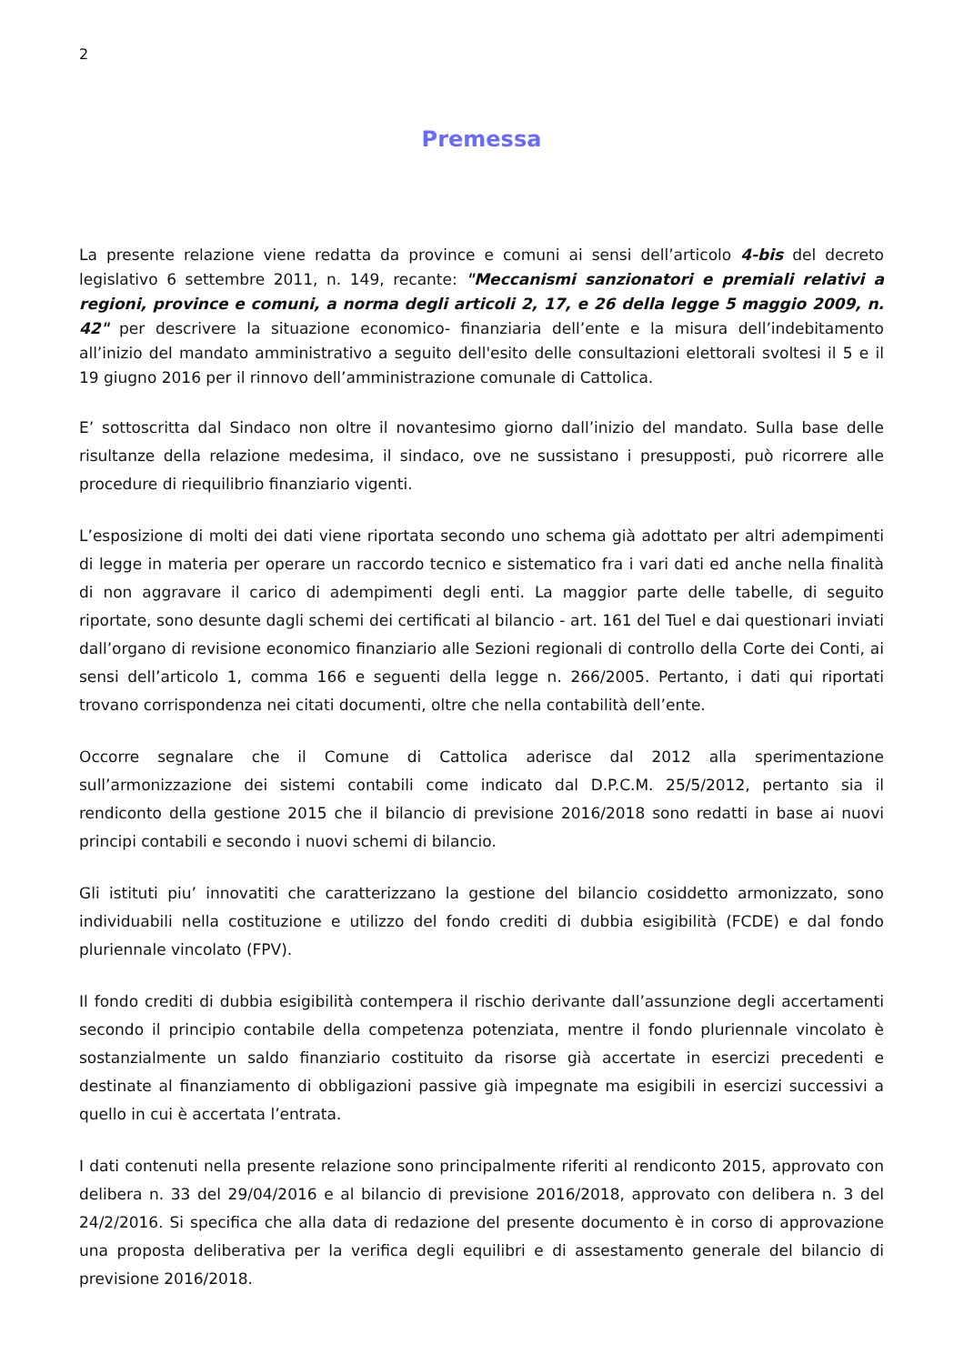2
Premessa
La presente relazione viene redatta da province e comuni ai sensi dell’articolo 4-bis del decreto legislativo 6 settembre 2011, n. 149, recante: "Meccanismi sanzionatori e premiali relativi a regioni, province e comuni, a norma degli articoli 2, 17, e 26 della legge 5 maggio 2009, n. 42" per descrivere la situazione economico- finanziaria dell’ente e la misura dell’indebitamento all’inizio del mandato amministrativo a seguito dell'esito delle consultazioni elettorali svoltesi il 5 e il 19 giugno 2016 per il rinnovo dell’amministrazione comunale di Cattolica.
E’ sottoscritta dal Sindaco non oltre il novantesimo giorno dall’inizio del mandato. Sulla base delle risultanze della relazione medesima, il sindaco, ove ne sussistano i presupposti, può ricorrere alle procedure di riequilibrio finanziario vigenti.
L’esposizione di molti dei dati viene riportata secondo uno schema già adottato per altri adempimenti di legge in materia per operare un raccordo tecnico e sistematico fra i vari dati ed anche nella finalità di non aggravare il carico di adempimenti degli enti. La maggior parte delle tabelle, di seguito riportate, sono desunte dagli schemi dei certificati al bilancio - art. 161 del Tuel e dai questionari inviati dall’organo di revisione economico finanziario alle Sezioni regionali di controllo della Corte dei Conti, ai sensi dell’articolo 1, comma 166 e seguenti della legge n. 266/2005. Pertanto, i dati qui riportati trovano corrispondenza nei citati documenti, oltre che nella contabilità dell’ente.
Occorre segnalare che il Comune di Cattolica aderisce dal 2012 alla sperimentazione sull’armonizzazione dei sistemi contabili come indicato dal D.P.C.M. 25/5/2012, pertanto sia il rendiconto della gestione 2015 che il bilancio di previsione 2016/2018 sono redatti in base ai nuovi principi contabili e secondo i nuovi schemi di bilancio.
Gli istituti piu’ innovatiti che caratterizzano la gestione del bilancio cosiddetto armonizzato, sono individuabili nella costituzione e utilizzo del fondo crediti di dubbia esigibilità (FCDE) e dal fondo pluriennale vincolato (FPV).
Il fondo crediti di dubbia esigibilità contempera il rischio derivante dall’assunzione degli accertamenti secondo il principio contabile della competenza potenziata, mentre il fondo pluriennale vincolato è sostanzialmente un saldo finanziario costituito da risorse già accertate in esercizi precedenti e destinate al finanziamento di obbligazioni passive già impegnate ma esigibili in esercizi successivi a quello in cui è accertata l’entrata.
I dati contenuti nella presente relazione sono principalmente riferiti al rendiconto 2015, approvato con delibera n. 33 del 29/04/2016 e al bilancio di previsione 2016/2018, approvato con delibera n. 3 del 24/2/2016. Si specifica che alla data di redazione del presente documento è in corso di approvazione una proposta deliberativa per la verifica degli equilibri e di assestamento generale del bilancio di previsione 2016/2018.